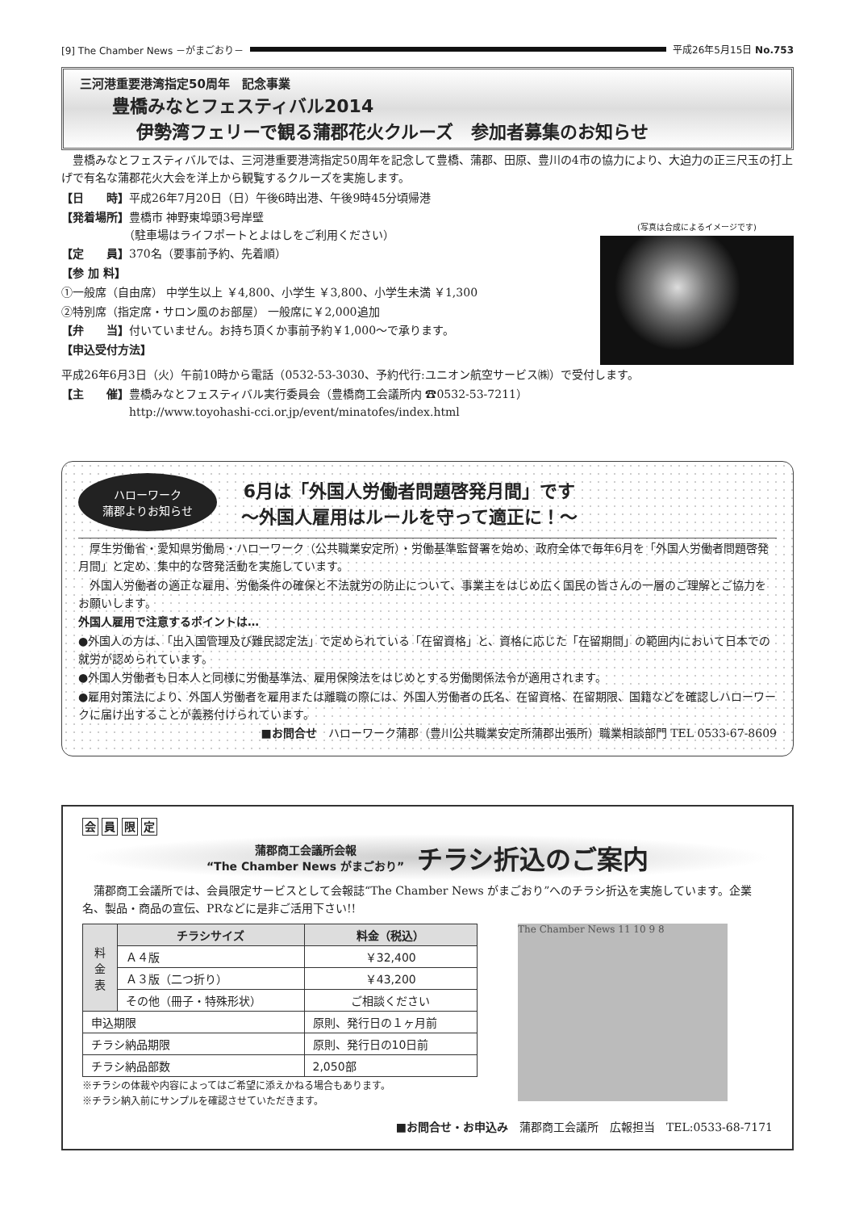[9] The Chamber News －がまごおり－ 平成26年5月15日 No.753
三河港重要港湾指定50周年　記念事業
豊橋みなとフェスティバル2014
伊勢湾フェリーで観る蒲郡花火クルーズ　参加者募集のお知らせ
　豊橋みなとフェスティバルでは、三河港重要港湾指定50周年を記念して豊橋、蒲郡、田原、豊川の4市の協力により、大迫力の正三尺玉の打上げで有名な蒲郡花火大会を洋上から観覧するクルーズを実施します。
【日　　時】平成26年7月20日（日）午後6時出港、午後9時45分頃帰港
【発着場所】豊橋市 神野東埠頭3号岸壁
　　　　　　（駐車場はライフポートとよはしをご利用ください）
【定　　員】370名（要事前予約、先着順）
【参 加 料】
①一般席（自由席） 中学生以上 ￥4,800、小学生 ￥3,800、小学生未満 ￥1,300
②特別席（指定席・サロン風のお部屋） 一般席に￥2,000追加
【弁　　当】付いていません。お持ち頂くか事前予約￥1,000～で承ります。
【申込受付方法】
(写真は合成によるイメージです)
平成26年6月3日（火）午前10時から電話（0532-53-3030、予約代行:ユニオン航空サービス㈱）で受付します。
【主　　催】豊橋みなとフェスティバル実行委員会（豊橋商工会議所内 ☎0532-53-7211）
　　　　　　http://www.toyohashi-cci.or.jp/event/minatofes/index.html
ハローワーク
蒲郡よりお知らせ
6月は「外国人労働者問題啓発月間」です
～外国人雇用はルールを守って適正に！～
　厚生労働省・愛知県労働局・ハローワーク（公共職業安定所）・労働基準監督署を始め、政府全体で毎年6月を「外国人労働者問題啓発月間」と定め、集中的な啓発活動を実施しています。
　外国人労働者の適正な雇用、労働条件の確保と不法就労の防止について、事業主をはじめ広く国民の皆さんの一層のご理解とご協力をお願いします。
外国人雇用で注意するポイントは…
●外国人の方は、「出入国管理及び難民認定法」で定められている「在留資格」と、資格に応じた「在留期間」の範囲内において日本での就労が認められています。
●外国人労働者も日本人と同様に労働基準法、雇用保険法をはじめとする労働関係法令が適用されます。
●雇用対策法により、外国人労働者を雇用または離職の際には、外国人労働者の氏名、在留資格、在留期限、国籍などを確認しハローワークに届け出することが義務付けられています。
■お問合せ　ハローワーク蒲郡（豊川公共職業安定所蒲郡出張所）職業相談部門 TEL 0533-67-8609
会 員 限 定
蒲郡商工会議所会報
“The Chamber News がまごおり”
チラシ折込のご案内
　蒲郡商工会議所では、会員限定サービスとして会報誌“The Chamber News がまごおり”へのチラシ折込を実施しています。企業名、製品・商品の宣伝、PRなどに是非ご活用下さい!!
| 料 金 表 | チラシサイズ | 料金（税込） |
| | Ａ４版 | ￥32,400 |
| | Ａ３版（二つ折り） | ￥43,200 |
| | その他（冊子・特殊形状） | ご相談ください |
| 申込期限 | | 原則、発行日の１ヶ月前 |
| チラシ納品期限 | | 原則、発行日の10日前 |
| チラシ納品部数 | | 2,050部 |
※チラシの体裁や内容によってはご希望に添えかねる場合もあります。
※チラシ納入前にサンプルを確認させていただきます。
The Chamber News 11 10 9 8
■お問合せ・お申込み　蒲郡商工会議所　広報担当　TEL:0533-68-7171